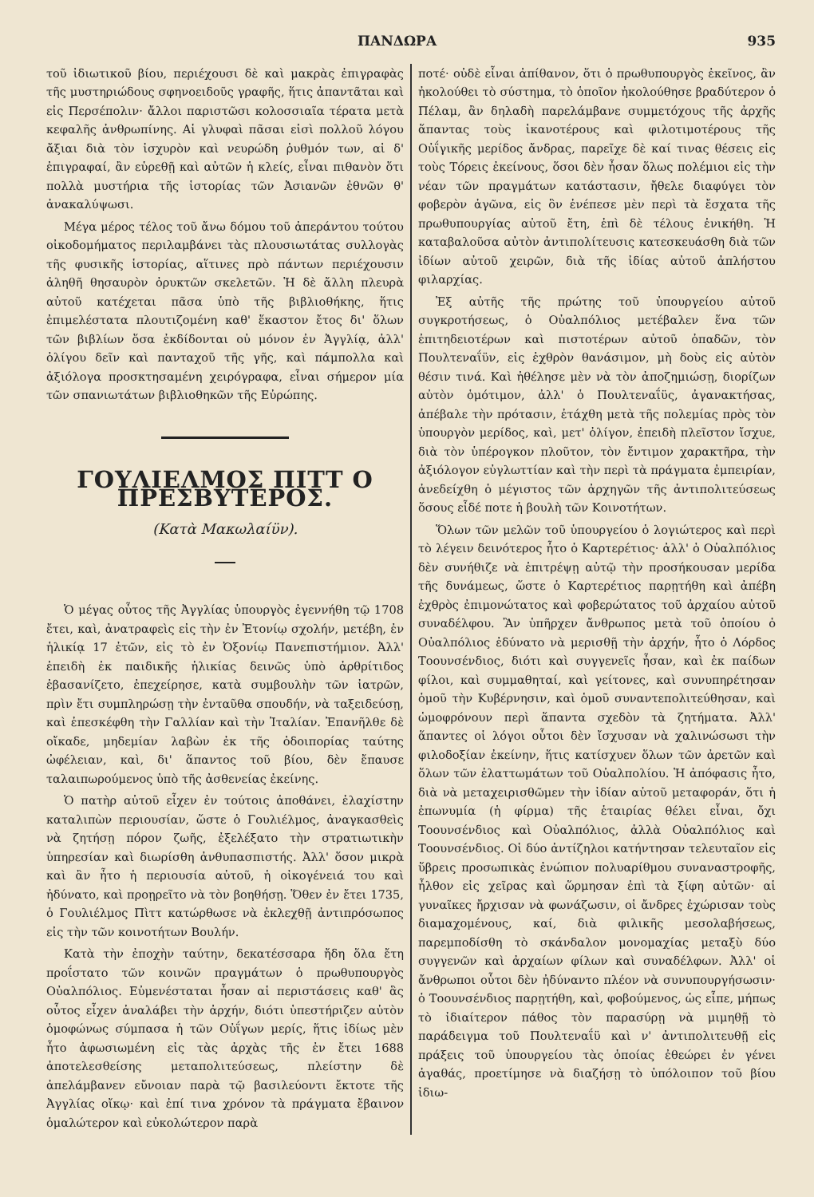ΠΑΝΔΩΡΑ 935
τοῦ ἰδιωτικοῦ βίου, περιέχουσι δὲ καὶ μακρὰς ἐπιγραφὰς τῆς μυστηριώδους σφηνοειδοῦς γραφῆς, ἥτις ἀπαντᾶται καὶ εἰς Περσέπολιν· ἄλλοι παριστῶσι κολοσσιαῖα τέρατα μετὰ κεφαλῆς ἀνθρωπίνης. Αἱ γλυφαὶ πᾶσαι εἰσὶ πολλοῦ λόγου ἄξιαι διὰ τὸν ἰσχυρὸν καὶ νευρώδη ῥυθμόν των, αἱ δ' ἐπιγραφαί, ἂν εὑρεθῇ καὶ αὐτῶν ἡ κλείς, εἶναι πιθανὸν ὅτι πολλὰ μυστήρια τῆς ἱστορίας τῶν Ἀσιανῶν ἐθνῶν θ' ἀνακαλύψωσι.
Μέγα μέρος τέλος τοῦ ἄνω δόμου τοῦ ἀπεράντου τούτου οἰκοδομήματος περιλαμβάνει τὰς πλουσιωτάτας συλλογὰς τῆς φυσικῆς ἱστορίας, αἵτινες πρὸ πάντων περιέχουσιν ἀληθῆ θησαυρὸν ὀρυκτῶν σκελετῶν. Ἡ δὲ ἄλλη πλευρὰ αὐτοῦ κατέχεται πᾶσα ὑπὸ τῆς βιβλιοθήκης, ἥτις ἐπιμελέστατα πλουτιζομένη καθ' ἕκαστον ἔτος δι' ὅλων τῶν βιβλίων ὅσα ἐκδίδονται οὐ μόνον ἐν Ἀγγλίᾳ, ἀλλ' ὀλίγου δεῖν καὶ πανταχοῦ τῆς γῆς, καὶ πάμπολλα καὶ ἀξιόλογα προσκτησαμένη χειρόγραφα, εἶναι σήμερον μία τῶν σπανιωτάτων βιβλιοθηκῶν τῆς Εὐρώπης.
ΓΟΥΛΙΕΛΜΟΣ ΠΙΤΤ Ο ΠΡΕΣΒΥΤΕΡΟΣ.
(Κατὰ Μακωλαίϋν).
Ὁ μέγας οὗτος τῆς Ἀγγλίας ὑπουργὸς ἐγεννήθη τῷ 1708 ἔτει, καὶ, ἀνατραφεὶς εἰς τὴν ἐν Ἐτονίῳ σχολήν, μετέβη, ἐν ἡλικίᾳ 17 ἐτῶν, εἰς τὸ ἐν Ὀξονίῳ Πανεπιστήμιον. Ἀλλ' ἐπειδὴ ἐκ παιδικῆς ἡλικίας δεινῶς ὑπὸ ἀρθρίτιδος ἐβασανίζετο, ἐπεχείρησε, κατὰ συμβουλὴν τῶν ἰατρῶν, πρὶν ἔτι συμπληρώσῃ τὴν ἐνταῦθα σπουδήν, νὰ ταξειδεύσῃ, καὶ ἐπεσκέφθη τὴν Γαλλίαν καὶ τὴν Ἰταλίαν. Ἐπανῆλθε δὲ οἴκαδε, μηδεμίαν λαβὼν ἐκ τῆς ὁδοιπορίας ταύτης ὠφέλειαν, καὶ, δι' ἅπαντος τοῦ βίου, δὲν ἔπαυσε ταλαιπωρούμενος ὑπὸ τῆς ἀσθενείας ἐκείνης.
Ὁ πατὴρ αὐτοῦ εἶχεν ἐν τούτοις ἀποθάνει, ἐλαχίστην καταλιπὼν περιουσίαν, ὥστε ὁ Γουλιέλμος, ἀναγκασθεὶς νὰ ζητήσῃ πόρον ζωῆς, ἐξελέξατο τὴν στρατιωτικὴν ὑπηρεσίαν καὶ διωρίσθη ἀνθυπασπιστής. Ἀλλ' ὅσον μικρὰ καὶ ἂν ἦτο ἡ περιουσία αὐτοῦ, ἡ οἰκογένειά του καὶ ἠδύνατο, καὶ προῃρεῖτο νὰ τὸν βοηθήσῃ. Ὅθεν ἐν ἔτει 1735, ὁ Γουλιέλμος Πὶττ κατώρθωσε νὰ ἐκλεχθῇ ἀντιπρόσωπος εἰς τὴν τῶν κοινοτήτων Βουλήν.
Κατὰ τὴν ἐποχὴν ταύτην, δεκατέσσαρα ἤδη ὅλα ἔτη προΐστατο τῶν κοινῶν πραγμάτων ὁ πρωθυπουργὸς Οὐαλπόλιος. Εὐμενέσταται ἦσαν αἱ περιστάσεις καθ' ἃς οὗτος εἶχεν ἀναλάβει τὴν ἀρχήν, διότι ὑπεστήριζεν αὐτὸν ὁμοφώνως σύμπασα ἡ τῶν Οὐΐγων μερίς, ἥτις ἰδίως μὲν ἦτο ἀφωσιωμένη εἰς τὰς ἀρχὰς τῆς ἐν ἔτει 1688 ἀποτελεσθείσης μεταπολιτεύσεως, πλείστην δὲ ἀπελάμβανεν εὔνοιαν παρὰ τῷ βασιλεύοντι ἔκτοτε τῆς Ἀγγλίας οἴκῳ· καὶ ἐπί τινα χρόνον τὰ πράγματα ἔβαινον ὁμαλώτερον καὶ εὐκολώτερον παρὰ
ποτέ· οὐδὲ εἶναι ἀπίθανον, ὅτι ὁ πρωθυπουργὸς ἐκεῖνος, ἂν ἠκολούθει τὸ σύστημα, τὸ ὁποῖον ἠκολούθησε βραδύτερον ὁ Πέλαμ, ἂν δηλαδὴ παρελάμβανε συμμετόχους τῆς ἀρχῆς ἅπαντας τοὺς ἱκανοτέρους καὶ φιλοτιμοτέρους τῆς Οὐΐγικῆς μερίδος ἄνδρας, παρεῖχε δὲ καί τινας θέσεις εἰς τοὺς Τόρεις ἐκείνους, ὅσοι δὲν ἦσαν ὅλως πολέμιοι εἰς τὴν νέαν τῶν πραγμάτων κατάστασιν, ἤθελε διαφύγει τὸν φοβερὸν ἀγῶνα, εἰς ὃν ἐνέπεσε μὲν περὶ τὰ ἔσχατα τῆς πρωθυπουργίας αὐτοῦ ἔτη, ἐπὶ δὲ τέλους ἐνικήθη. Ἡ καταβαλοῦσα αὐτὸν ἀντιπολίτευσις κατεσκευάσθη διὰ τῶν ἰδίων αὐτοῦ χειρῶν, διὰ τῆς ἰδίας αὐτοῦ ἀπλήστου φιλαρχίας.
Ἐξ αὐτῆς τῆς πρώτης τοῦ ὑπουργείου αὐτοῦ συγκροτήσεως, ὁ Οὐαλπόλιος μετέβαλεν ἕνα τῶν ἐπιτηδειοτέρων καὶ πιστοτέρων αὐτοῦ ὀπαδῶν, τὸν Πουλτεναΐϋν, εἰς ἐχθρὸν θανάσιμον, μὴ δοὺς εἰς αὐτὸν θέσιν τινά. Καὶ ἠθέλησε μὲν νὰ τὸν ἀποζημιώσῃ, διορίζων αὐτὸν ὁμότιμον, ἀλλ' ὁ Πουλτεναΐϋς, ἀγανακτήσας, ἀπέβαλε τὴν πρότασιν, ἐτάχθη μετὰ τῆς πολεμίας πρὸς τὸν ὑπουργὸν μερίδος, καὶ, μετ' ὀλίγον, ἐπειδὴ πλεῖστον ἴσχυε, διὰ τὸν ὑπέρογκον πλοῦτον, τὸν ἔντιμον χαρακτῆρα, τὴν ἀξιόλογον εὐγλωττίαν καὶ τὴν περὶ τὰ πράγματα ἐμπειρίαν, ἀνεδείχθη ὁ μέγιστος τῶν ἀρχηγῶν τῆς ἀντιπολιτεύσεως ὅσους εἶδέ ποτε ἡ βουλὴ τῶν Κοινοτήτων.
Ὅλων τῶν μελῶν τοῦ ὑπουργείου ὁ λογιώτερος καὶ περὶ τὸ λέγειν δεινότερος ἦτο ὁ Καρτερέτιος· ἀλλ' ὁ Οὐαλπόλιος δὲν συνήθιζε νὰ ἐπιτρέψῃ αὐτῷ τὴν προσήκουσαν μερίδα τῆς δυνάμεως, ὥστε ὁ Καρτερέτιος παρῃτήθη καὶ ἀπέβη ἐχθρὸς ἐπιμονώτατος καὶ φοβερώτατος τοῦ ἀρχαίου αὐτοῦ συναδέλφου. Ἂν ὑπῆρχεν ἄνθρωπος μετὰ τοῦ ὁποίου ὁ Οὐαλπόλιος ἐδύνατο νὰ μερισθῇ τὴν ἀρχήν, ἦτο ὁ Λόρδος Τοουνσένδιος, διότι καὶ συγγενεῖς ἦσαν, καὶ ἐκ παίδων φίλοι, καὶ συμμαθηταί, καὶ γείτονες, καὶ συνυπηρέτησαν ὁμοῦ τὴν Κυβέρνησιν, καὶ ὁμοῦ συναντεπολιτεύθησαν, καὶ ὡμοφρόνουν περὶ ἅπαντα σχεδὸν τὰ ζητήματα. Ἀλλ' ἅπαντες οἱ λόγοι οὗτοι δὲν ἴσχυσαν νὰ χαλινώσωσι τὴν φιλοδοξίαν ἐκείνην, ἥτις κατίσχυεν ὅλων τῶν ἀρετῶν καὶ ὅλων τῶν ἐλαττωμάτων τοῦ Οὐαλπολίου. Ἡ ἀπόφασις ἦτο, διὰ νὰ μεταχειρισθῶμεν τὴν ἰδίαν αὐτοῦ μεταφοράν, ὅτι ἡ ἐπωνυμία (ἡ φίρμα) τῆς ἑταιρίας θέλει εἶναι, ὄχι Τοουνσένδιος καὶ Οὐαλπόλιος, ἀλλὰ Οὐαλπόλιος καὶ Τοουνσένδιος. Οἱ δύο ἀντίζηλοι κατήντησαν τελευταῖον εἰς ὕβρεις προσωπικὰς ἐνώπιον πολυαρίθμου συναναστροφῆς, ἦλθον εἰς χεῖρας καὶ ὥρμησαν ἐπὶ τὰ ξίφη αὐτῶν· αἱ γυναῖκες ἤρχισαν νὰ φωνάζωσιν, οἱ ἄνδρες ἐχώρισαν τοὺς διαμαχομένους, καί, διὰ φιλικῆς μεσολαβήσεως, παρεμποδίσθη τὸ σκάνδαλον μονομαχίας μεταξὺ δύο συγγενῶν καὶ ἀρχαίων φίλων καὶ συναδέλφων. Ἀλλ' οἱ ἄνθρωποι οὗτοι δὲν ἠδύναντο πλέον νὰ συνυπουργήσωσιν· ὁ Τοουνσένδιος παρῃτήθη, καὶ, φοβούμενος, ὡς εἶπε, μήπως τὸ ἰδιαίτερον πάθος τὸν παρασύρῃ νὰ μιμηθῇ τὸ παράδειγμα τοῦ Πουλτεναΐϋ καὶ ν' ἀντιπολιτευθῇ εἰς πράξεις τοῦ ὑπουργείου τὰς ὁποίας ἐθεώρει ἐν γένει ἀγαθάς, προετίμησε νὰ διαζήσῃ τὸ ὑπόλοιπον τοῦ βίου ἰδιω-